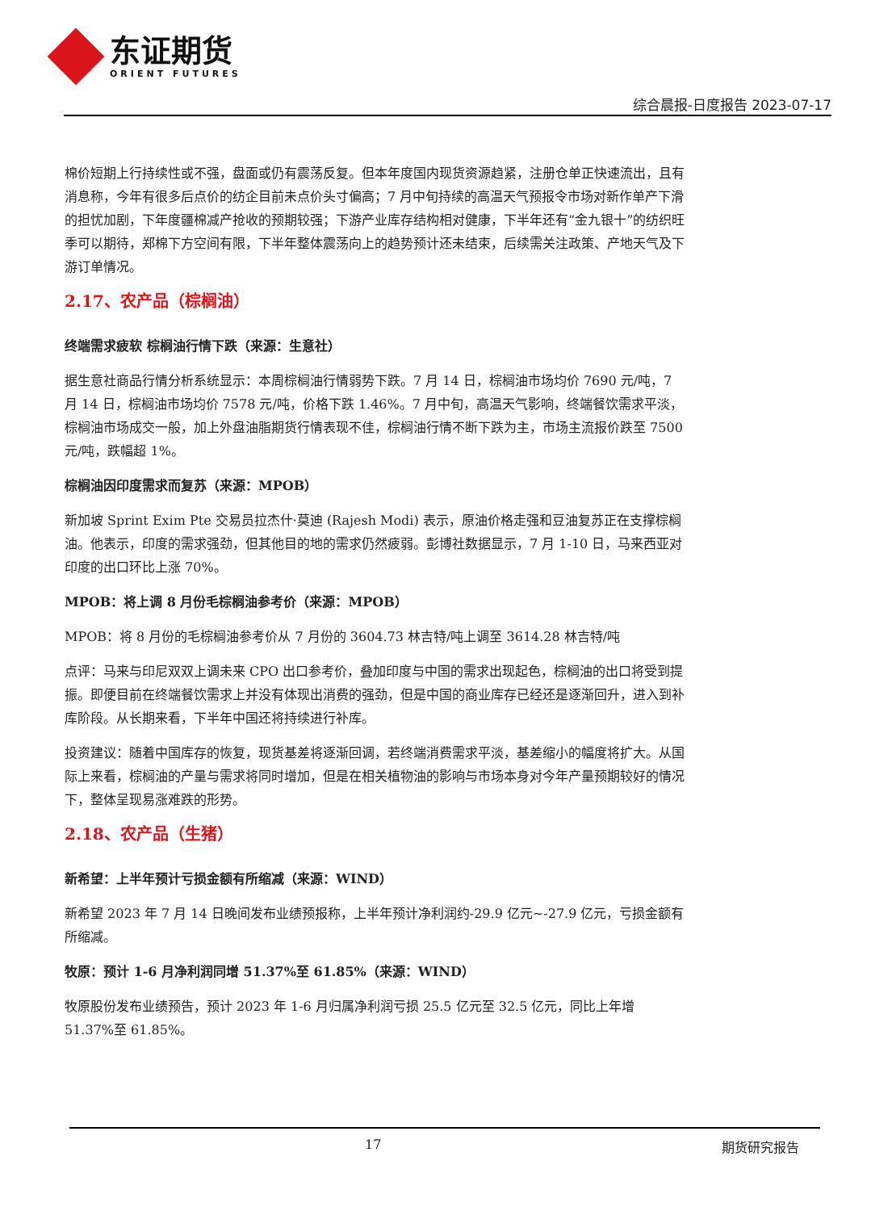东证期货
ORIENT FUTURES
综合晨报-日度报告 2023-07-17
棉价短期上行持续性或不强，盘面或仍有震荡反复。但本年度国内现货资源趋紧，注册仓单正快速流出，且有消息称，今年有很多后点价的纺企目前未点价头寸偏高；7 月中旬持续的高温天气预报令市场对新作单产下滑的担忧加剧，下年度疆棉减产抢收的预期较强；下游产业库存结构相对健康，下半年还有“金九银十”的纺织旺季可以期待，郑棉下方空间有限，下半年整体震荡向上的趋势预计还未结束，后续需关注政策、产地天气及下游订单情况。
2.17、农产品（棕榈油）
终端需求疲软 棕榈油行情下跌（来源：生意社）
据生意社商品行情分析系统显示：本周棕榈油行情弱势下跌。7 月 14 日，棕榈油市场均价 7690 元/吨，7 月 14 日，棕榈油市场均价 7578 元/吨，价格下跌 1.46%。7 月中旬，高温天气影响，终端餐饮需求平淡，棕榈油市场成交一般，加上外盘油脂期货行情表现不佳，棕榈油行情不断下跌为主，市场主流报价跌至 7500 元/吨，跌幅超 1%。
棕榈油因印度需求而复苏（来源：MPOB）
新加坡 Sprint Exim Pte 交易员拉杰什·莫迪 (Rajesh Modi) 表示，原油价格走强和豆油复苏正在支撑棕榈油。他表示，印度的需求强劲，但其他目的地的需求仍然疲弱。彭博社数据显示，7 月 1-10 日，马来西亚对印度的出口环比上涨 70%。
MPOB：将上调 8 月份毛棕榈油参考价（来源：MPOB）
MPOB：将 8 月份的毛棕榈油参考价从 7 月份的 3604.73 林吉特/吨上调至 3614.28 林吉特/吨
点评：马来与印尼双双上调未来 CPO 出口参考价，叠加印度与中国的需求出现起色，棕榈油的出口将受到提振。即便目前在终端餐饮需求上并没有体现出消费的强劲，但是中国的商业库存已经还是逐渐回升，进入到补库阶段。从长期来看，下半年中国还将持续进行补库。
投资建议：随着中国库存的恢复，现货基差将逐渐回调，若终端消费需求平淡，基差缩小的幅度将扩大。从国际上来看，棕榈油的产量与需求将同时增加，但是在相关植物油的影响与市场本身对今年产量预期较好的情况下，整体呈现易涨难跌的形势。
2.18、农产品（生猪）
新希望：上半年预计亏损金额有所缩减（来源：WIND）
新希望 2023 年 7 月 14 日晚间发布业绩预报称，上半年预计净利润约-29.9 亿元~-27.9 亿元，亏损金额有所缩减。
牧原：预计 1-6 月净利润同增 51.37%至 61.85%（来源：WIND）
牧原股份发布业绩预告，预计 2023 年 1-6 月归属净利润亏损 25.5 亿元至 32.5 亿元，同比上年增 51.37%至 61.85%。
17 期货研究报告